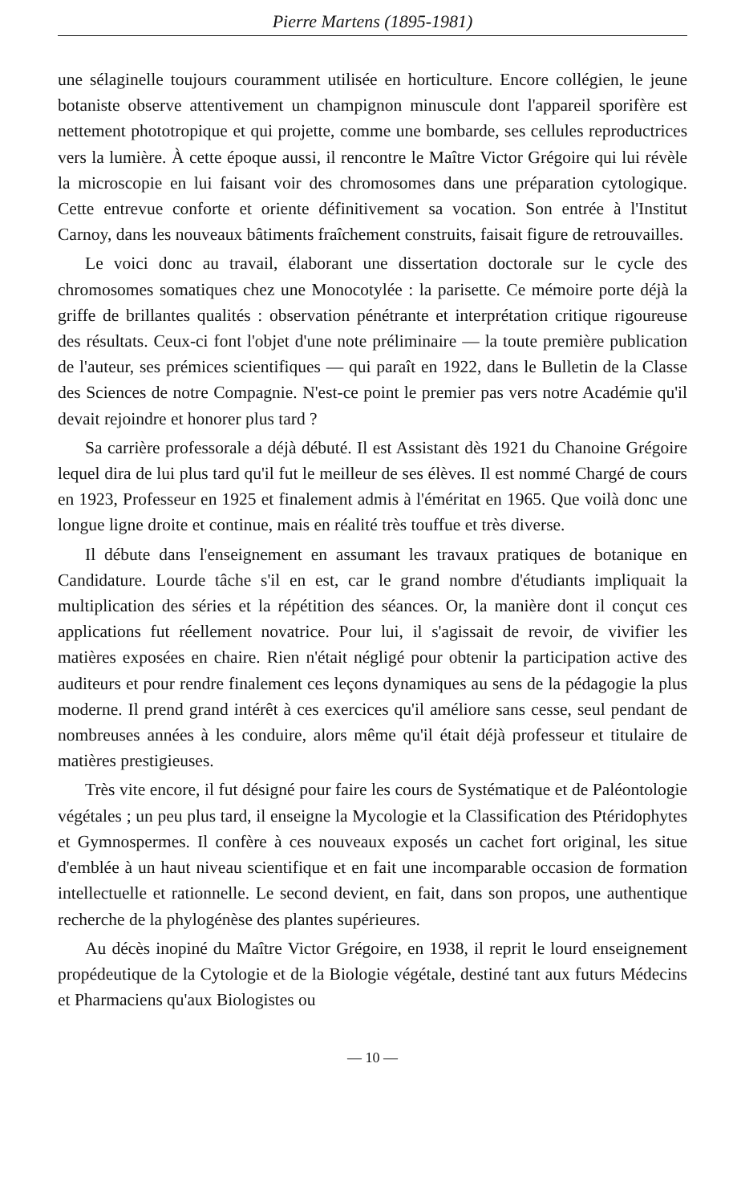Pierre Martens (1895-1981)
une sélaginelle toujours couramment utilisée en horticulture. Encore collégien, le jeune botaniste observe attentivement un champignon minuscule dont l'appareil sporifère est nettement phototropique et qui projette, comme une bombarde, ses cellules reproductrices vers la lumière. À cette époque aussi, il rencontre le Maître Victor Grégoire qui lui révèle la microscopie en lui faisant voir des chromosomes dans une préparation cytologique. Cette entrevue conforte et oriente définitivement sa vocation. Son entrée à l'Institut Carnoy, dans les nouveaux bâtiments fraîchement construits, faisait figure de retrouvailles.
Le voici donc au travail, élaborant une dissertation doctorale sur le cycle des chromosomes somatiques chez une Monocotylée : la parisette. Ce mémoire porte déjà la griffe de brillantes qualités : observation pénétrante et interprétation critique rigoureuse des résultats. Ceux-ci font l'objet d'une note préliminaire — la toute première publication de l'auteur, ses prémices scientifiques — qui paraît en 1922, dans le Bulletin de la Classe des Sciences de notre Compagnie. N'est-ce point le premier pas vers notre Académie qu'il devait rejoindre et honorer plus tard ?
Sa carrière professorale a déjà débuté. Il est Assistant dès 1921 du Chanoine Grégoire lequel dira de lui plus tard qu'il fut le meilleur de ses élèves. Il est nommé Chargé de cours en 1923, Professeur en 1925 et finalement admis à l'éméritat en 1965. Que voilà donc une longue ligne droite et continue, mais en réalité très touffue et très diverse.
Il débute dans l'enseignement en assumant les travaux pratiques de botanique en Candidature. Lourde tâche s'il en est, car le grand nombre d'étudiants impliquait la multiplication des séries et la répétition des séances. Or, la manière dont il conçut ces applications fut réellement novatrice. Pour lui, il s'agissait de revoir, de vivifier les matières exposées en chaire. Rien n'était négligé pour obtenir la participation active des auditeurs et pour rendre finalement ces leçons dynamiques au sens de la pédagogie la plus moderne. Il prend grand intérêt à ces exercices qu'il améliore sans cesse, seul pendant de nombreuses années à les conduire, alors même qu'il était déjà professeur et titulaire de matières prestigieuses.
Très vite encore, il fut désigné pour faire les cours de Systématique et de Paléontologie végétales ; un peu plus tard, il enseigne la Mycologie et la Classification des Ptéridophytes et Gymnospermes. Il confère à ces nouveaux exposés un cachet fort original, les situe d'emblée à un haut niveau scientifique et en fait une incomparable occasion de formation intellectuelle et rationnelle. Le second devient, en fait, dans son propos, une authentique recherche de la phylogénèse des plantes supérieures.
Au décès inopiné du Maître Victor Grégoire, en 1938, il reprit le lourd enseignement propédeutique de la Cytologie et de la Biologie végétale, destiné tant aux futurs Médecins et Pharmaciens qu'aux Biologistes ou
— 10 —